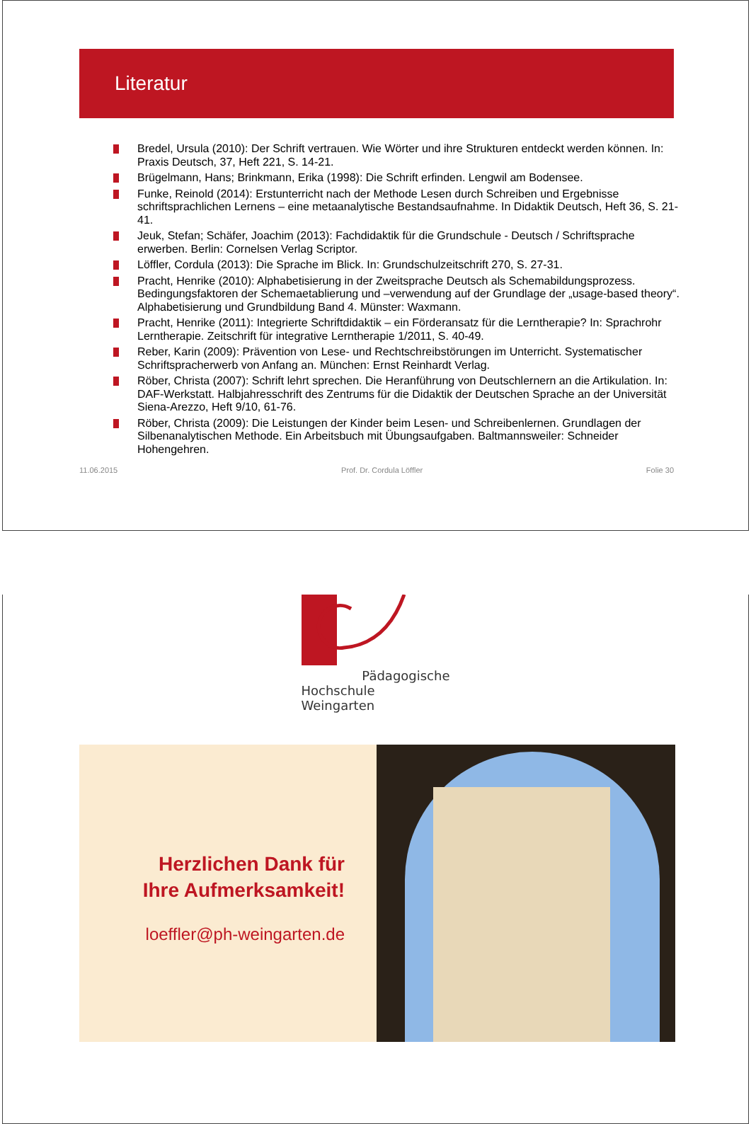Literatur
Bredel, Ursula (2010): Der Schrift vertrauen. Wie Wörter und ihre Strukturen entdeckt werden können. In: Praxis Deutsch, 37, Heft 221, S. 14-21.
Brügelmann, Hans; Brinkmann, Erika (1998): Die Schrift erfinden. Lengwil am Bodensee.
Funke, Reinold (2014): Erstunterricht nach der Methode Lesen durch Schreiben und Ergebnisse schriftsprachlichen Lernens – eine metaanalytische Bestandsaufnahme. In Didaktik Deutsch, Heft 36, S. 21-41.
Jeuk, Stefan; Schäfer, Joachim (2013): Fachdidaktik für die Grundschule - Deutsch / Schriftsprache erwerben. Berlin: Cornelsen Verlag Scriptor.
Löffler, Cordula (2013): Die Sprache im Blick. In: Grundschulzeitschrift 270, S. 27-31.
Pracht, Henrike (2010): Alphabetisierung in der Zweitsprache Deutsch als Schemabildungsprozess. Bedingungsfaktoren der Schemaetablierung und –verwendung auf der Grundlage der „usage-based theory“. Alphabetisierung und Grundbildung Band 4. Münster: Waxmann.
Pracht, Henrike (2011): Integrierte Schriftdidaktik – ein Förderansatz für die Lerntherapie? In: Sprachrohr Lerntherapie. Zeitschrift für integrative Lerntherapie 1/2011, S. 40-49.
Reber, Karin (2009): Prävention von Lese- und Rechtschreibstörungen im Unterricht. Systematischer Schriftspracherwerb von Anfang an. München: Ernst Reinhardt Verlag.
Röber, Christa (2007): Schrift lehrt sprechen. Die Heranführung von Deutschlernern an die Artikulation. In: DAF-Werkstatt. Halbjahresschrift des Zentrums für die Didaktik der Deutschen Sprache an der Universität Siena-Arezzo, Heft 9/10, 61-76.
Röber, Christa (2009): Die Leistungen der Kinder beim Lesen- und Schreibenlernen. Grundlagen der Silbenanalytischen Methode. Ein Arbeitsbuch mit Übungsaufgaben. Baltmannsweiler: Schneider Hohengehren.
11.06.2015 Prof. Dr. Cordula Löffler Folie 30
Pädagogische
Hochschule Weingarten
Herzlichen Dank für
Ihre Aufmerksamkeit!
loeffler@ph-weingarten.de